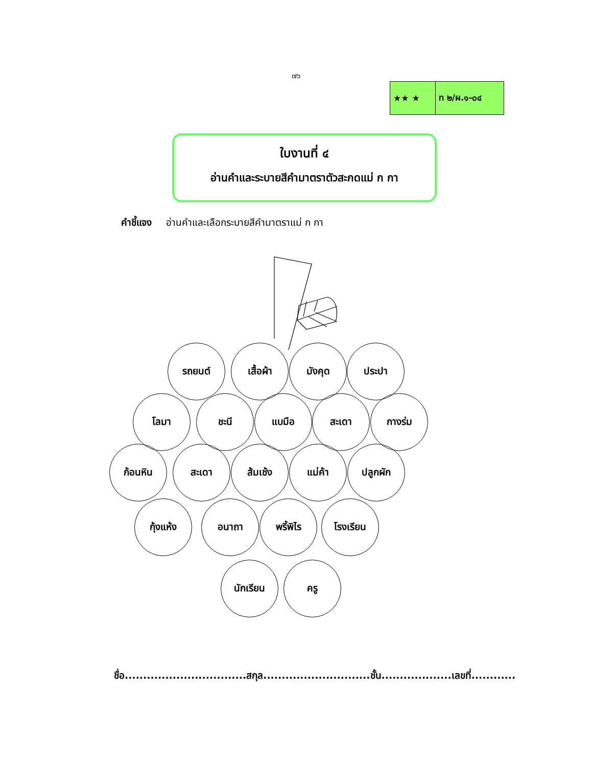๗๖
| ★★ ★ | ท ๒/ผ.๑-๐๔ |
ใบงานที่ ๔
อ่านคำและระบายสีคำมาตราตัวสะกดแม่ ก กา
คำชี้แจง อ่านคำและเลือกระบายสีคำมาตราแม่ ก กา
รถยนต์ เสื้อผ้า มังคุด ประปา
โลมา ชะนี แบมือ สะเดา กางร่ม
ก้อนหิน สะเดา ส้มเช้ง แม่ค้า ปลูกผัก
กุ้งแห้ง อนาถา พริ้พิไร โรงเรียน
นักเรียน ครู
ชื่อ.................................สกุล.............................ชั้น...................เลขที่............